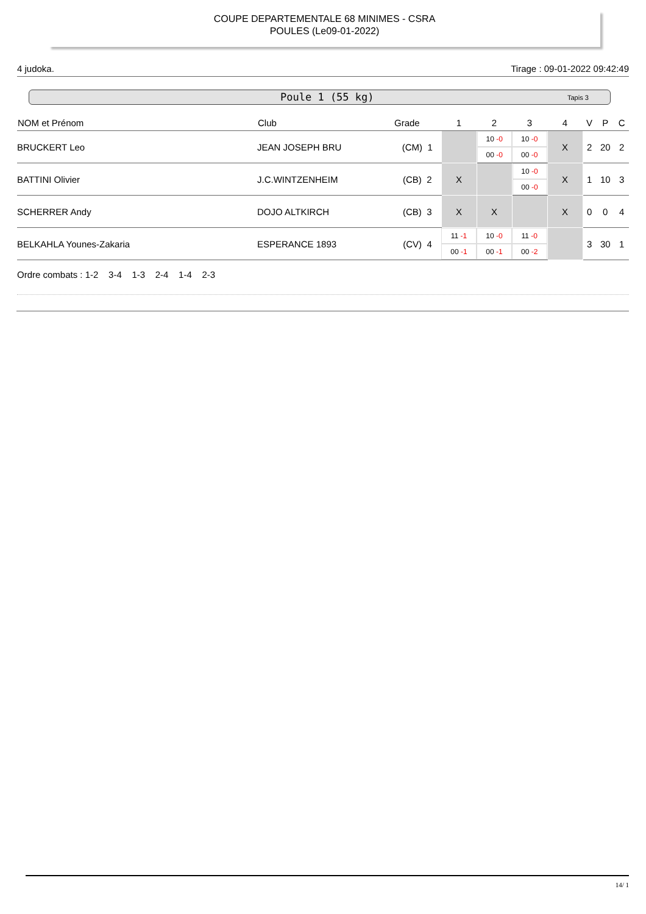COUPE DEPARTEMENTALE 68 MINIMES - CSRA
POULES (Le09-01-2022)
4 judoka. Tirage : 09-01-2022 09:42:49
Poule 1 (55 kg) Tapis 3
| NOM et Prénom | Club | Grade | 1 | 2 | 3 | 4 | V | P | C |
| --- | --- | --- | --- | --- | --- | --- | --- | --- | --- |
| BRUCKERT Leo | JEAN JOSEPH BRU | (CM) 1 | | 10 -0 00 -0 | 10 -0 00 -0 | X | 2 | 20 | 2 |
| BATTINI Olivier | J.C.WINTZENHEIM | (CB) 2 | X | | 10 -0 00 -0 | X | 1 | 10 | 3 |
| SCHERRER Andy | DOJO ALTKIRCH | (CB) 3 | X | X | | X | 0 | 0 | 4 |
| BELKAHLA Younes-Zakaria | ESPERANCE 1893 | (CV) 4 | 11 -1 00 -1 | 10 -0 00 -1 | 11 -0 00 -2 | | 3 | 30 | 1 |
Ordre combats : 1-2 3-4 1-3 2-4 1-4 2-3
14/ 1